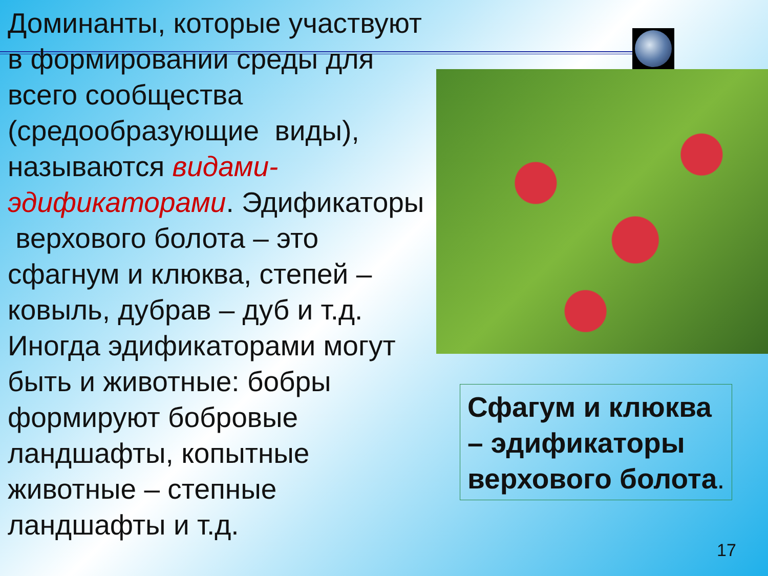Доминанты, которые участвуют в формировании среды для всего сообщества (средообразующие виды), называются видами-эдификаторами. Эдификаторы верхового болота – это сфагнум и клюква, степей – ковыль, дубрав – дуб и т.д. Иногда эдификаторами могут быть и животные: бобры формируют бобровые ландшафты, копытные животные – степные ландшафты и т.д.
Сфагум и клюква – эдификаторы верхового болота.
17